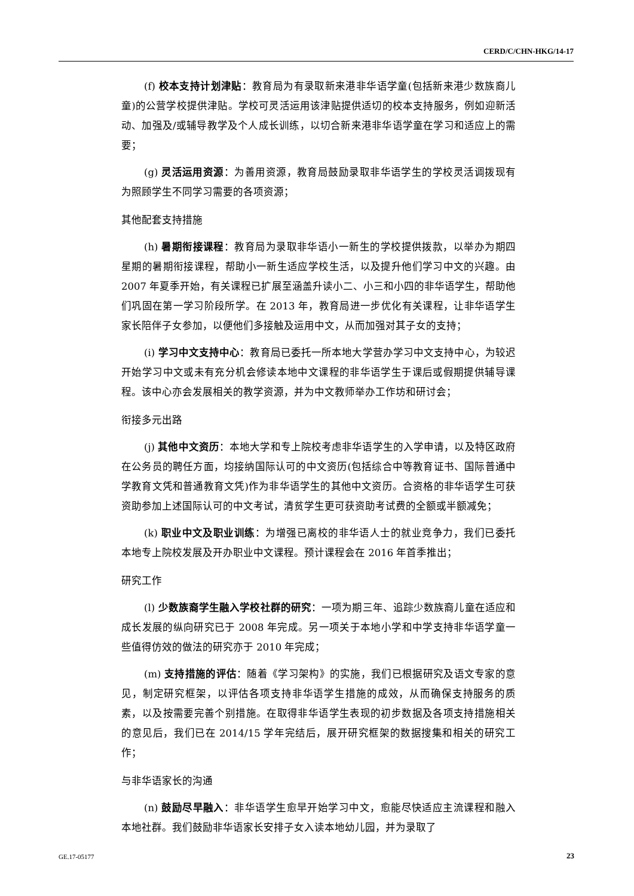CERD/C/CHN-HKG/14-17
(f) 校本支持计划津贴：教育局为有录取新来港非华语学童(包括新来港少数族裔儿童)的公营学校提供津贴。学校可灵活运用该津贴提供适切的校本支持服务，例如迎新活动、加强及/或辅导教学及个人成长训练，以切合新来港非华语学童在学习和适应上的需要；
(g) 灵活运用资源：为善用资源，教育局鼓励录取非华语学生的学校灵活调拨现有为照顾学生不同学习需要的各项资源；
其他配套支持措施
(h) 暑期衔接课程：教育局为录取非华语小一新生的学校提供拨款，以举办为期四星期的暑期衔接课程，帮助小一新生适应学校生活，以及提升他们学习中文的兴趣。由 2007 年夏季开始，有关课程已扩展至涵盖升读小二、小三和小四的非华语学生，帮助他们巩固在第一学习阶段所学。在 2013 年，教育局进一步优化有关课程，让非华语学生家长陪伴子女参加，以便他们多接触及运用中文，从而加强对其子女的支持；
(i) 学习中文支持中心：教育局已委托一所本地大学营办学习中文支持中心，为较迟开始学习中文或未有充分机会修读本地中文课程的非华语学生于课后或假期提供辅导课程。该中心亦会发展相关的教学资源，并为中文教师举办工作坊和研讨会；
衔接多元出路
(j) 其他中文资历：本地大学和专上院校考虑非华语学生的入学申请，以及特区政府在公务员的聘任方面，均接纳国际认可的中文资历(包括综合中等教育证书、国际普通中学教育文凭和普通教育文凭)作为非华语学生的其他中文资历。合资格的非华语学生可获资助参加上述国际认可的中文考试，清贫学生更可获资助考试费的全额或半额减免；
(k) 职业中文及职业训练：为增强已离校的非华语人士的就业竞争力，我们已委托本地专上院校发展及开办职业中文课程。预计课程会在 2016 年首季推出；
研究工作
(l) 少数族裔学生融入学校社群的研究：一项为期三年、追踪少数族裔儿童在适应和成长发展的纵向研究已于 2008 年完成。另一项关于本地小学和中学支持非华语学童一些值得仿效的做法的研究亦于 2010 年完成；
(m) 支持措施的评估：随着《学习架构》的实施，我们已根据研究及语文专家的意见，制定研究框架，以评估各项支持非华语学生措施的成效，从而确保支持服务的质素，以及按需要完善个别措施。在取得非华语学生表现的初步数据及各项支持措施相关的意见后，我们已在 2014/15 学年完结后，展开研究框架的数据搜集和相关的研究工作；
与非华语家长的沟通
(n) 鼓励尽早融入：非华语学生愈早开始学习中文，愈能尽快适应主流课程和融入本地社群。我们鼓励非华语家长安排子女入读本地幼儿园，并为录取了
GE.17-05177 23